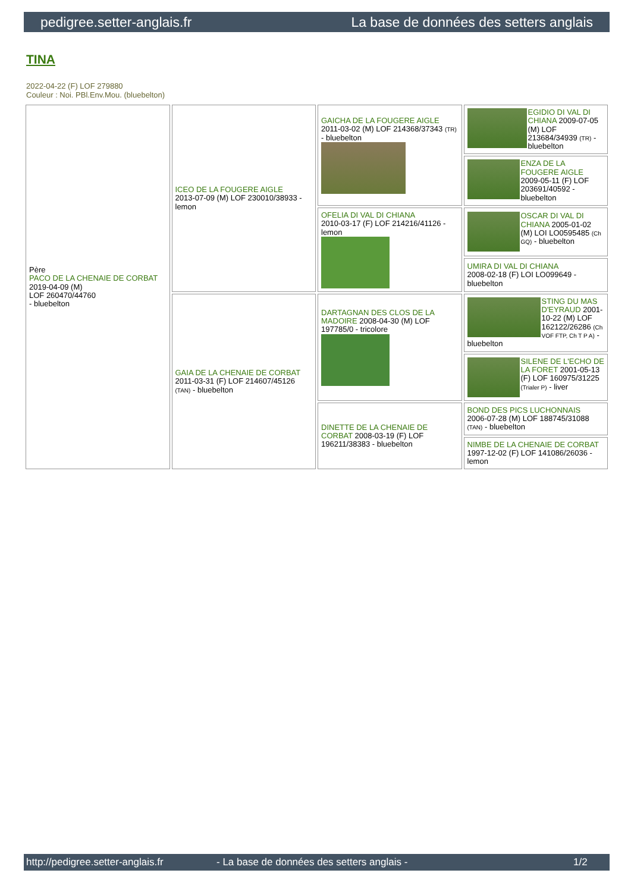pedigree.setter-anglais.fr La base de données des setters anglais
TINA
2022-04-22 (F) LOF 279880
Couleur : Noi. PBl.Env.Mou. (bluebelton)
| Père PACO DE LA CHENAIE DE CORBAT 2019-04-09 (M) LOF 260470/44760 - bluebelton | ICEO DE LA FOUGERE AIGLE 2013-07-09 (M) LOF 230010/38933 - lemon | GAICHA DE LA FOUGERE AIGLE 2011-03-02 (M) LOF 214368/37343 (TR) - bluebelton | EGIDIO DI VAL DI CHIANA 2009-07-05 (M) LOF 213684/34939 (TR) - bluebelton |
| | | | ENZA DE LA FOUGERE AIGLE 2009-05-11 (F) LOF 203691/40592 - bluebelton |
| | | OFELIA DI VAL DI CHIANA 2010-03-17 (F) LOF 214216/41126 - lemon | OSCAR DI VAL DI CHIANA 2005-01-02 (M) LOI LO0595485 (Ch GQ) - bluebelton |
| | | | UMIRA DI VAL DI CHIANA 2008-02-18 (F) LOI LO099649 - bluebelton |
| | GAIA DE LA CHENAIE DE CORBAT 2011-03-31 (F) LOF 214607/45126 (TAN) - bluebelton | DARTAGNAN DES CLOS DE LA MADOIRE 2008-04-30 (M) LOF 197785/0 - tricolore | STING DU MAS D'EYRAUD 2001-10-22 (M) LOF 162122/26286 (Ch VOF FTP, Ch T P A) - bluebelton |
| | | | SILENE DE L'ECHO DE LA FORET 2001-05-13 (F) LOF 160975/31225 (Trialer P) - liver |
| | | DINETTE DE LA CHENAIE DE CORBAT 2008-03-19 (F) LOF 196211/38383 - bluebelton | BOND DES PICS LUCHONNAIS 2006-07-28 (M) LOF 188745/31088 (TAN) - bluebelton |
| | | | NIMBE DE LA CHENAIE DE CORBAT 1997-12-02 (F) LOF 141086/26036 - lemon |
http://pedigree.setter-anglais.fr - La base de données des setters anglais - 1/2